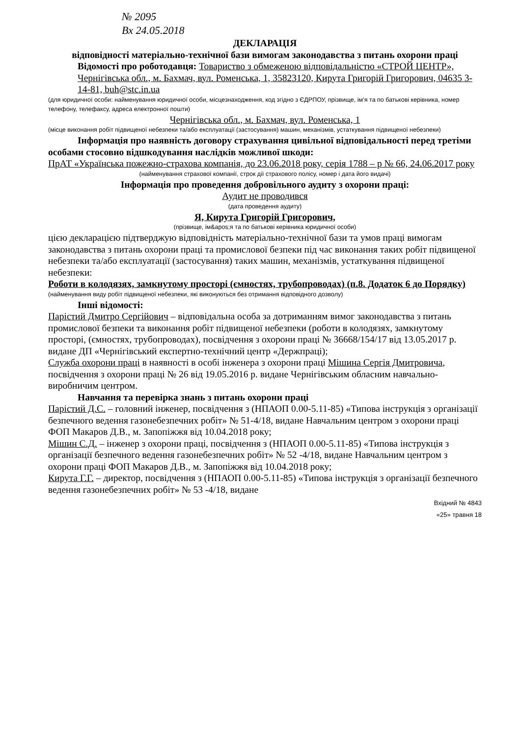№ 2095
Вх 24.05.2018
ДЕКЛАРАЦІЯ
відповідності матеріально-технічної бази вимогам законодавства з питань охорони праці
Відомості про роботодавця: Товариство з обмеженою відповідальністю «СТРОЙ ЦЕНТР», Чернігівська обл., м. Бахмач, вул. Роменська, 1, 35823120, Кирута Григорій Григорович, 04635 3-14-81, buh@stc.in.ua
(для юридичної особи: найменування юридичної особи, місцезнаходження, код згідно з ЄДРПОУ, прізвище, ім’я та по батькові керівника, номер телефону, телефаксу, адреса електронної пошти)
Чернігівська обл., м. Бахмач, вул. Роменська, 1
(місце виконання робіт підвищеної небезпеки та/або експлуатації (застосування) машин, механізмів, устаткування підвищеної небезпеки)
Інформація про наявність договору страхування цивільної відповідальності перед третіми особами стосовно відшкодування наслідків можливої шкоди:
ПрАТ «Українська пожежно-страхова компанія, до 23.06.2018 року, серія 1788 – р № 66, 24.06.2017 року
(найменування страхової компанії, строк дії страхового полісу, номер і дата його видачі)
Інформація про проведення добровільного аудиту з охорони праці:
Аудит не проводився
(дата проведення аудиту)
Я, Кирута Григорій Григорович,
(прізвище, ім&apos;я та по батькові керівника юридичної особи)
цією декларацією підтверджую відповідність матеріально-технічної бази та умов праці вимогам законодавства з питань охорони праці та промислової безпеки під час виконання таких робіт підвищеної небезпеки та/або експлуатації (застосування) таких машин, механізмів, устаткування підвищеної небезпеки:
Роботи в колодязях, замкнутому просторі (ємностях, трубопроводах) (п.8. Додаток 6 до Порядку)
(найменування виду робіт підвищеної небезпеки, які виконуються без отримання відповідного дозволу)
Інші відомості:
Парістий Дмитро Сергійович – відповідальна особа за дотриманням вимог законодавства з питань промислової безпеки та виконання робіт підвищеної небезпеки (роботи в колодязях, замкнутому просторі, (ємностях, трубопроводах), посвідчення з охорони праці № 36668/154/17 від 13.05.2017 р. видане ДП «Чернігівський експертно-технічний центр «Держпраці);
Служба охорони праці в наявності в особі інженера з охорони праці Мішина Сергія Дмитровича, посвідчення з охорони праці № 26 від 19.05.2016 р. видане Чернігівським обласним навчально-виробничим центром.
Навчання та перевірка знань з питань охорони праці
Парістий Д.С. – головний інженер, посвідчення з (НПАОП 0.00-5.11-85) «Типова інструкція з організації безпечного ведення газонебезпечних робіт» № 51-4/18, видане Навчальним центром з охорони праці ФОП Макаров Д.В., м. Запопіжжя від 10.04.2018 року;
Мішин С.Д. – інженер з охорони праці, посвідчення з (НПАОП 0.00-5.11-85) «Типова інструкція з організації безпечного ведення газонебезпечних робіт» № 52 -4/18, видане Навчальним центром з охорони праці ФОП Макаров Д.В., м. Запопіжжя від 10.04.2018 року;
Кирута Г.Г. – директор, посвідчення з (НПАОП 0.00-5.11-85) «Типова інструкція з організації безпечного ведення газонебезпечних робіт» № 53 -4/18, видане
Вхідний № 4843
«25» травня 18